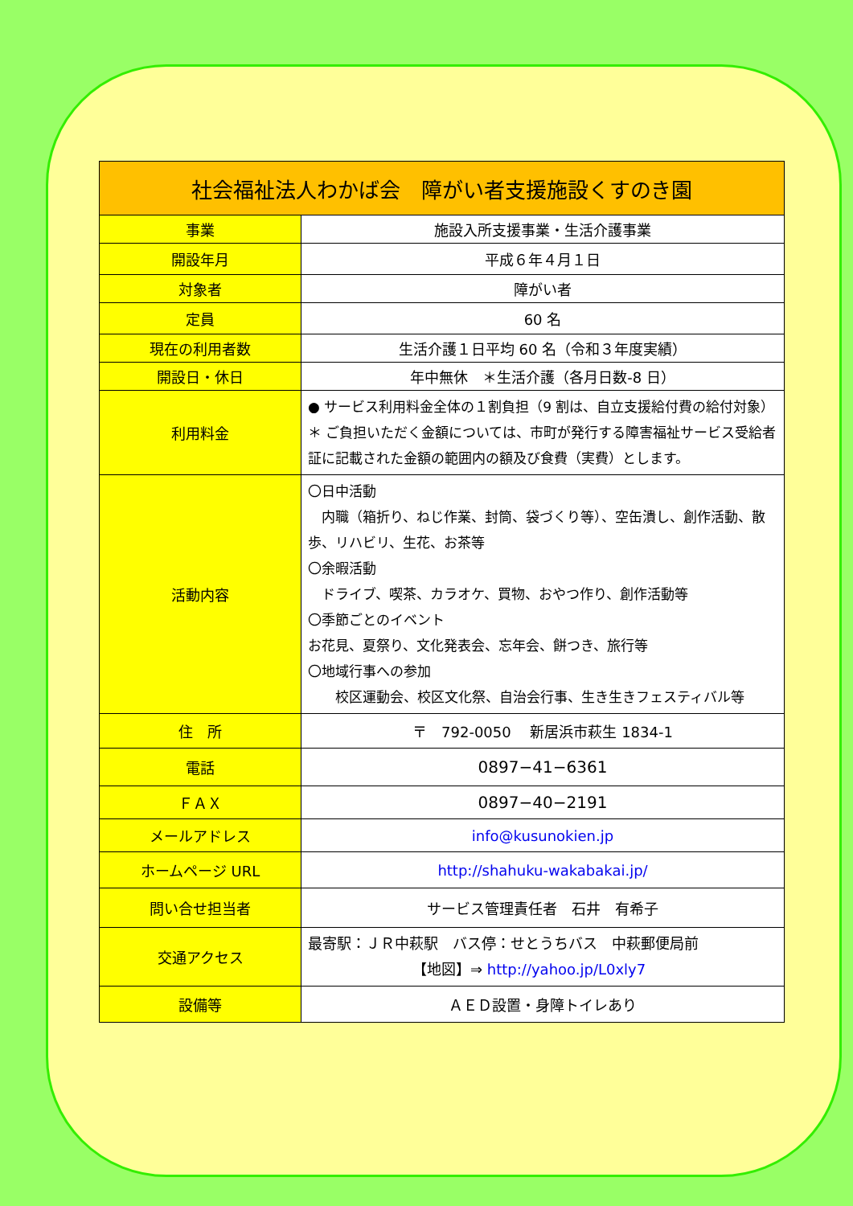| 社会福祉法人わかば会 障がい者支援施設くすのき園 | |
| --- | --- |
| 事業 | 施設入所支援事業・生活介護事業 |
| 開設年月 | 平成６年４月１日 |
| 対象者 | 障がい者 |
| 定員 | 60 名 |
| 現在の利用者数 | 生活介護１日平均 60 名（令和３年度実績） |
| 開設日・休日 | 年中無休 ＊生活介護（各月日数-8 日） |
| 利用料金 | ● サービス利用料金全体の１割負担（9 割は、自立支援給付費の給付対象） ＊ ご負担いただく金額については、市町が発行する障害福祉サービス受給者証に記載された金額の範囲内の額及び食費（実費）とします。 |
| 活動内容 | 〇日中活動 内職（箱折り、ねじ作業、封筒、袋づくり等）、空缶潰し、創作活動、散歩、リハビリ、生花、お茶等 〇余暇活動 ドライブ、喫茶、カラオケ、買物、おやつ作り、創作活動等 〇季節ごとのイベント お花見、夏祭り、文化発表会、忘年会、餅つき、旅行等 〇地域行事への参加 校区運動会、校区文化祭、自治会行事、生き生きフェスティバル等 |
| 住 所 | 〒 792-0050 新居浜市萩生 1834-1 |
| 電話 | 0897−41−6361 |
| ＦＡＸ | 0897−40−2191 |
| メールアドレス | info@kusunokien.jp |
| ホームページ URL | http://shahuku-wakabakai.jp/ |
| 問い合せ担当者 | サービス管理責任者 石井 有希子 |
| 交通アクセス | 最寄駅：ＪＲ中萩駅 バス停：せとうちバス 中萩郵便局前 【地図】⇒ http://yahoo.jp/L0xly7 |
| 設備等 | ＡＥＤ設置・身障トイレあり |